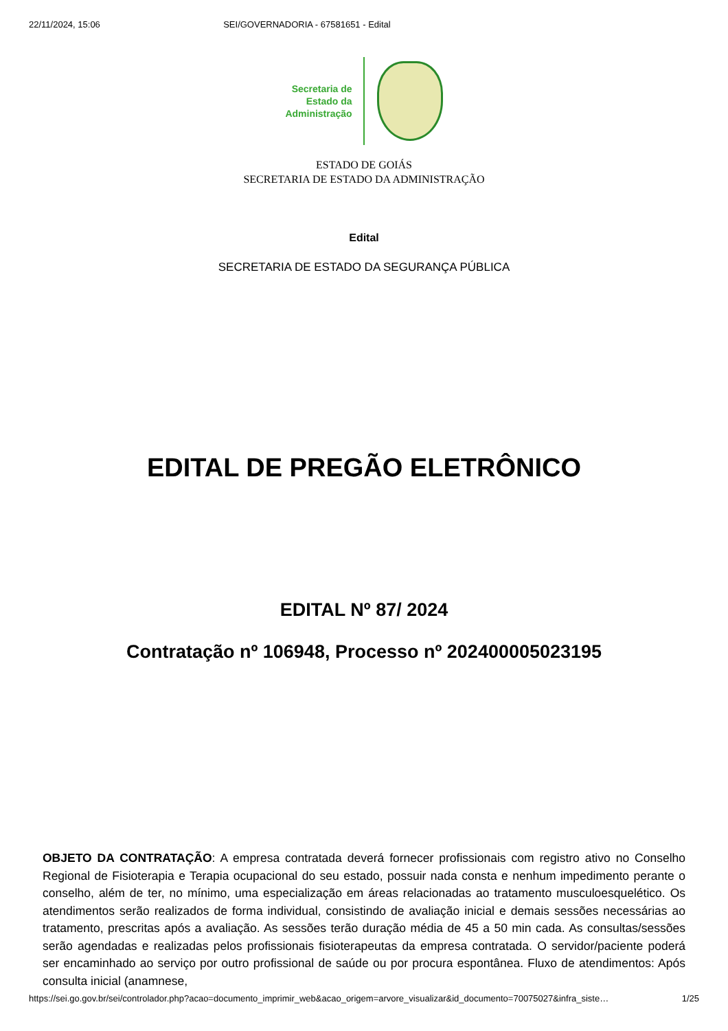22/11/2024, 15:06 SEI/GOVERNADORIA - 67581651 - Edital
Secretaria de
Estado da
Administração
ESTADO DE GOIÁS
SECRETARIA DE ESTADO DA ADMINISTRAÇÃO
Edital
SECRETARIA DE ESTADO DA SEGURANÇA PÚBLICA
EDITAL DE PREGÃO ELETRÔNICO
EDITAL Nº 87/ 2024
Contratação nº 106948, Processo nº 202400005023195
OBJETO DA CONTRATAÇÃO: A empresa contratada deverá fornecer profissionais com registro ativo no Conselho Regional de Fisioterapia e Terapia ocupacional do seu estado, possuir nada consta e nenhum impedimento perante o conselho, além de ter, no mínimo, uma especialização em áreas relacionadas ao tratamento musculoesquelético. Os atendimentos serão realizados de forma individual, consistindo de avaliação inicial e demais sessões necessárias ao tratamento, prescritas após a avaliação. As sessões terão duração média de 45 a 50 min cada. As consultas/sessões serão agendadas e realizadas pelos profissionais fisioterapeutas da empresa contratada. O servidor/paciente poderá ser encaminhado ao serviço por outro profissional de saúde ou por procura espontânea. Fluxo de atendimentos: Após consulta inicial (anamnese,
https://sei.go.gov.br/sei/controlador.php?acao=documento_imprimir_web&acao_origem=arvore_visualizar&id_documento=70075027&infra_siste… 1/25